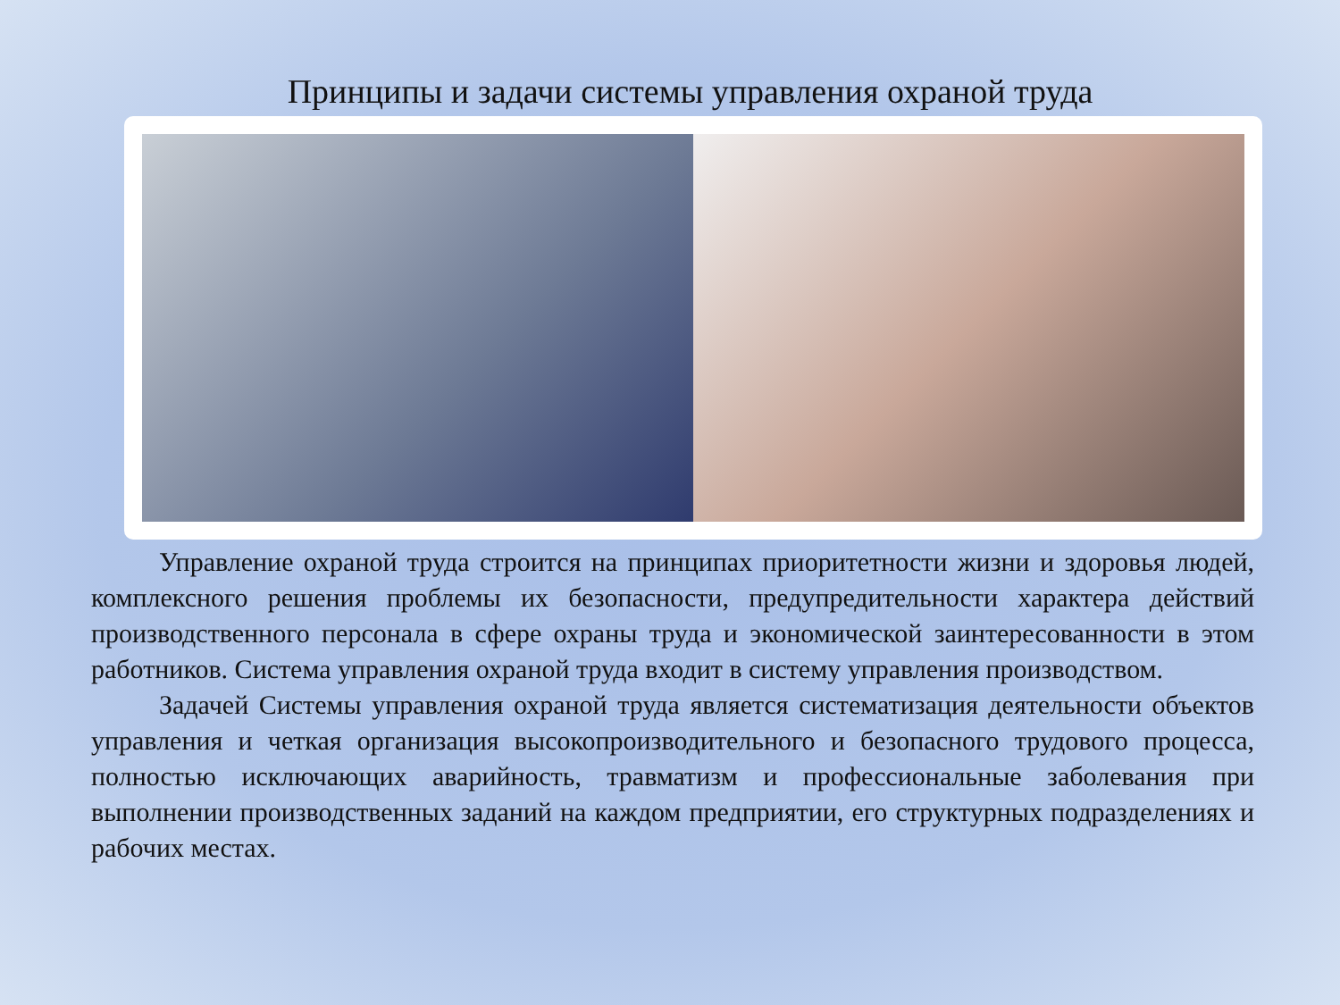Принципы и задачи системы управления охраной труда
Управление охраной труда строится на принципах приоритетности жизни и здоровья людей, комплексного решения проблемы их безопасности, предупредительности характера действий производственного персонала в сфере охраны труда и экономической заинтересованности в этом работников. Система управления охраной труда входит в систему управления производством.
Задачей Системы управления охраной труда является систематизация деятельности объектов управления и четкая организация высокопроизводительного и безопасного трудового процесса, полностью исключающих аварийность, травматизм и профессиональные заболевания при выполнении производственных заданий на каждом предприятии, его структурных подразделениях и рабочих местах.